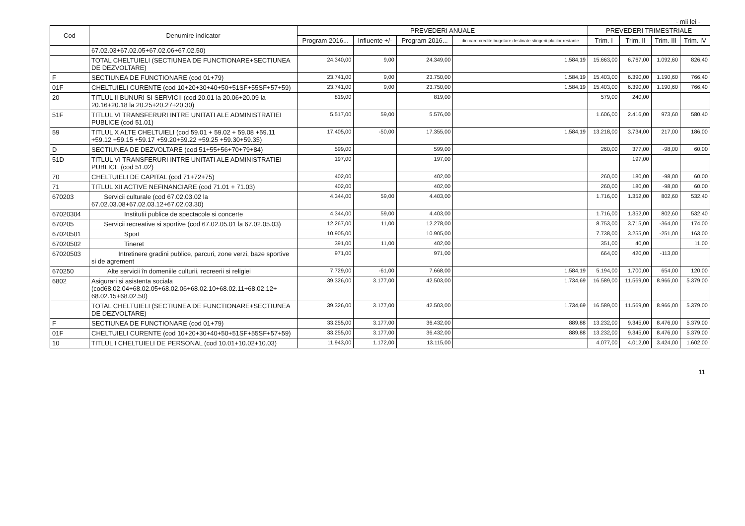- mii lei -
| Cod | Denumire indicator | PREVEDERI ANUALE | | | | PREVEDERI TRIMESTRIALE | | | |
| --- | --- | --- | --- | --- | --- | --- | --- | --- | --- |
| | | Program 2016... | Influente +/- | Program 2016... | din care credite bugetare destinate stingerii platilor restante | Trim. I | Trim. II | Trim. III | Trim. IV |
| | 67.02.03+67.02.05+67.02.06+67.02.50) | | | | | | | | |
| | TOTAL CHELTUIELI (SECTIUNEA DE FUNCTIONARE+SECTIUNEA DE DEZVOLTARE) | 24.340,00 | 9,00 | 24.349,00 | 1.584,19 | 15.663,00 | 6.767,00 | 1.092,60 | 826,40 |
| F | SECTIUNEA DE FUNCTIONARE (cod 01+79) | 23.741,00 | 9,00 | 23.750,00 | 1.584,19 | 15.403,00 | 6.390,00 | 1.190,60 | 766,40 |
| 01F | CHELTUIELI CURENTE (cod 10+20+30+40+50+51SF+55SF+57+59) | 23.741,00 | 9,00 | 23.750,00 | 1.584,19 | 15.403,00 | 6.390,00 | 1.190,60 | 766,40 |
| 20 | TITLUL II BUNURI SI SERVICII (cod 20.01 la 20.06+20.09 la 20.16+20.18 la 20.25+20.27+20.30) | 819,00 | | 819,00 | | 579,00 | 240,00 | | |
| 51F | TITLUL VI TRANSFERURI INTRE UNITATI ALE ADMINISTRATIEI PUBLICE (cod 51.01) | 5.517,00 | 59,00 | 5.576,00 | | 1.606,00 | 2.416,00 | 973,60 | 580,40 |
| 59 | TITLUL X ALTE CHELTUIELI (cod 59.01 + 59.02 + 59.08 +59.11 +59.12 +59.15 +59.17 +59.20+59.22 +59.25 +59.30+59.35) | 17.405,00 | -50,00 | 17.355,00 | 1.584,19 | 13.218,00 | 3.734,00 | 217,00 | 186,00 |
| D | SECTIUNEA DE DEZVOLTARE (cod 51+55+56+70+79+84) | 599,00 | | 599,00 | | 260,00 | 377,00 | -98,00 | 60,00 |
| 51D | TITLUL VI TRANSFERURI INTRE UNITATI ALE ADMINISTRATIEI PUBLICE (cod 51.02) | 197,00 | | 197,00 | | | 197,00 | | |
| 70 | CHELTUIELI DE CAPITAL (cod 71+72+75) | 402,00 | | 402,00 | | 260,00 | 180,00 | -98,00 | 60,00 |
| 71 | TITLUL XII ACTIVE NEFINANCIARE (cod 71.01 + 71.03) | 402,00 | | 402,00 | | 260,00 | 180,00 | -98,00 | 60,00 |
| 670203 | Servicii culturale (cod 67.02.03.02 la 67.02.03.08+67.02.03.12+67.02.03.30) | 4.344,00 | 59,00 | 4.403,00 | | 1.716,00 | 1.352,00 | 802,60 | 532,40 |
| 67020304 | Institutii publice de spectacole si concerte | 4.344,00 | 59,00 | 4.403,00 | | 1.716,00 | 1.352,00 | 802,60 | 532,40 |
| 670205 | Servicii recreative si sportive (cod 67.02.05.01 la 67.02.05.03) | 12.267,00 | 11,00 | 12.278,00 | | 8.753,00 | 3.715,00 | -364,00 | 174,00 |
| 67020501 | Sport | 10.905,00 | | 10.905,00 | | 7.738,00 | 3.255,00 | -251,00 | 163,00 |
| 67020502 | Tineret | 391,00 | 11,00 | 402,00 | | 351,00 | 40,00 | | 11,00 |
| 67020503 | Intretinere gradini publice, parcuri, zone verzi, baze sportive si de agrement | 971,00 | | 971,00 | | 664,00 | 420,00 | -113,00 | |
| 670250 | Alte servicii în domeniile culturii, recreerii si religiei | 7.729,00 | -61,00 | 7.668,00 | 1.584,19 | 5.194,00 | 1.700,00 | 654,00 | 120,00 |
| 6802 | Asigurari si asistenta sociala (cod68.02.04+68.02.05+68.02.06+68.02.10+68.02.11+68.02.12+ 68.02.15+68.02.50) | 39.326,00 | 3.177,00 | 42.503,00 | 1.734,69 | 16.589,00 | 11.569,00 | 8.966,00 | 5.379,00 |
| | TOTAL CHELTUIELI (SECTIUNEA DE FUNCTIONARE+SECTIUNEA DE DEZVOLTARE) | 39.326,00 | 3.177,00 | 42.503,00 | 1.734,69 | 16.589,00 | 11.569,00 | 8.966,00 | 5.379,00 |
| F | SECTIUNEA DE FUNCTIONARE (cod 01+79) | 33.255,00 | 3.177,00 | 36.432,00 | 889,88 | 13.232,00 | 9.345,00 | 8.476,00 | 5.379,00 |
| 01F | CHELTUIELI CURENTE (cod 10+20+30+40+50+51SF+55SF+57+59) | 33.255,00 | 3.177,00 | 36.432,00 | 889,88 | 13.232,00 | 9.345,00 | 8.476,00 | 5.379,00 |
| 10 | TITLUL I CHELTUIELI DE PERSONAL (cod 10.01+10.02+10.03) | 11.943,00 | 1.172,00 | 13.115,00 | | 4.077,00 | 4.012,00 | 3.424,00 | 1.602,00 |
11